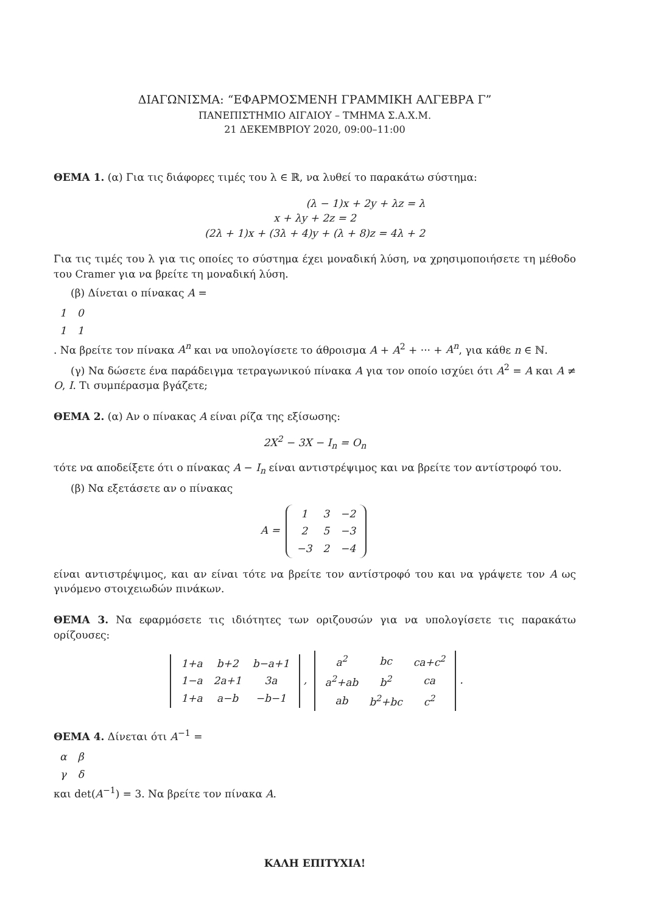ΔΙΑΓΩΝΙΣΜΑ: “ΕΦΑΡΜΟΣΜΕΝΗ ΓΡΑΜΜΙΚΗ ΑΛΓΕΒΡΑ Γ”
ΠΑΝΕΠΙΣΤΗΜΙΟ ΑΙΓΑΙΟΥ – ΤΜΗΜΑ Σ.Α.Χ.Μ.
21 ΔΕΚΕΜΒΡΙΟΥ 2020, 09:00–11:00
ΘΕΜΑ 1. (α) Για τις διάφορες τιμές του λ ∈ ℝ, να λυθεί το παρακάτω σύστημα:
(λ − 1)x + 2y + λz = λ
x + λy + 2z = 2
(2λ + 1)x + (3λ + 4)y + (λ + 8)z = 4λ + 2
Για τις τιμές του λ για τις οποίες το σύστημα έχει μοναδική λύση, να χρησιμοποιήσετε τη μέθοδο του Cramer για να βρείτε τη μοναδική λύση.
(β) Δίνεται ο πίνακας A =
| 1 | 0 |
| 1 | 1 |
. Να βρείτε τον πίνακα A<sup>n</sup> και να υπολογίσετε το άθροισμα A + A<sup>2</sup> + ··· + A<sup>n</sup>, για κάθε n ∈ ℕ.
(γ) Να δώσετε ένα παράδειγμα τετραγωνικού πίνακα A για τον οποίο ισχύει ότι A<sup>2</sup> = A και A ≠ O, I. Τι συμπέρασμα βγάζετε;
ΘΕΜΑ 2. (α) Αν ο πίνακας A είναι ρίζα της εξίσωσης:
2X<sup>2</sup> − 3X − I<sub>n</sub> = O<sub>n</sub>
τότε να αποδείξετε ότι ο πίνακας A − I<sub>n</sub> είναι αντιστρέψιμος και να βρείτε τον αντίστροφό του.
(β) Να εξετάσετε αν ο πίνακας
A =
| 1 | 3 | −2 |
| 2 | 5 | −3 |
| −3 | 2 | −4 |
είναι αντιστρέψιμος, και αν είναι τότε να βρείτε τον αντίστροφό του και να γράψετε τον A ως γινόμενο στοιχειωδών πινάκων.
ΘΕΜΑ 3. Να εφαρμόσετε τις ιδιότητες των οριζουσών για να υπολογίσετε τις παρακάτω ορίζουσες:
| 1+a | b+2 | b−a+1 |
| 1−a | 2a+1 | 3a |
| 1+a | a−b | −b−1 |
,
| a<sup>2</sup> | bc | ca+c<sup>2</sup> |
| a<sup>2</sup>+ab | b<sup>2</sup> | ca |
| ab | b<sup>2</sup>+bc | c<sup>2</sup> |
.
ΘΕΜΑ 4. Δίνεται ότι A<sup>−1</sup> =
| α | β |
| γ | δ |
και det(A<sup>−1</sup>) = 3. Να βρείτε τον πίνακα A.
ΚΑΛΗ ΕΠΙΤΥΧΙΑ!